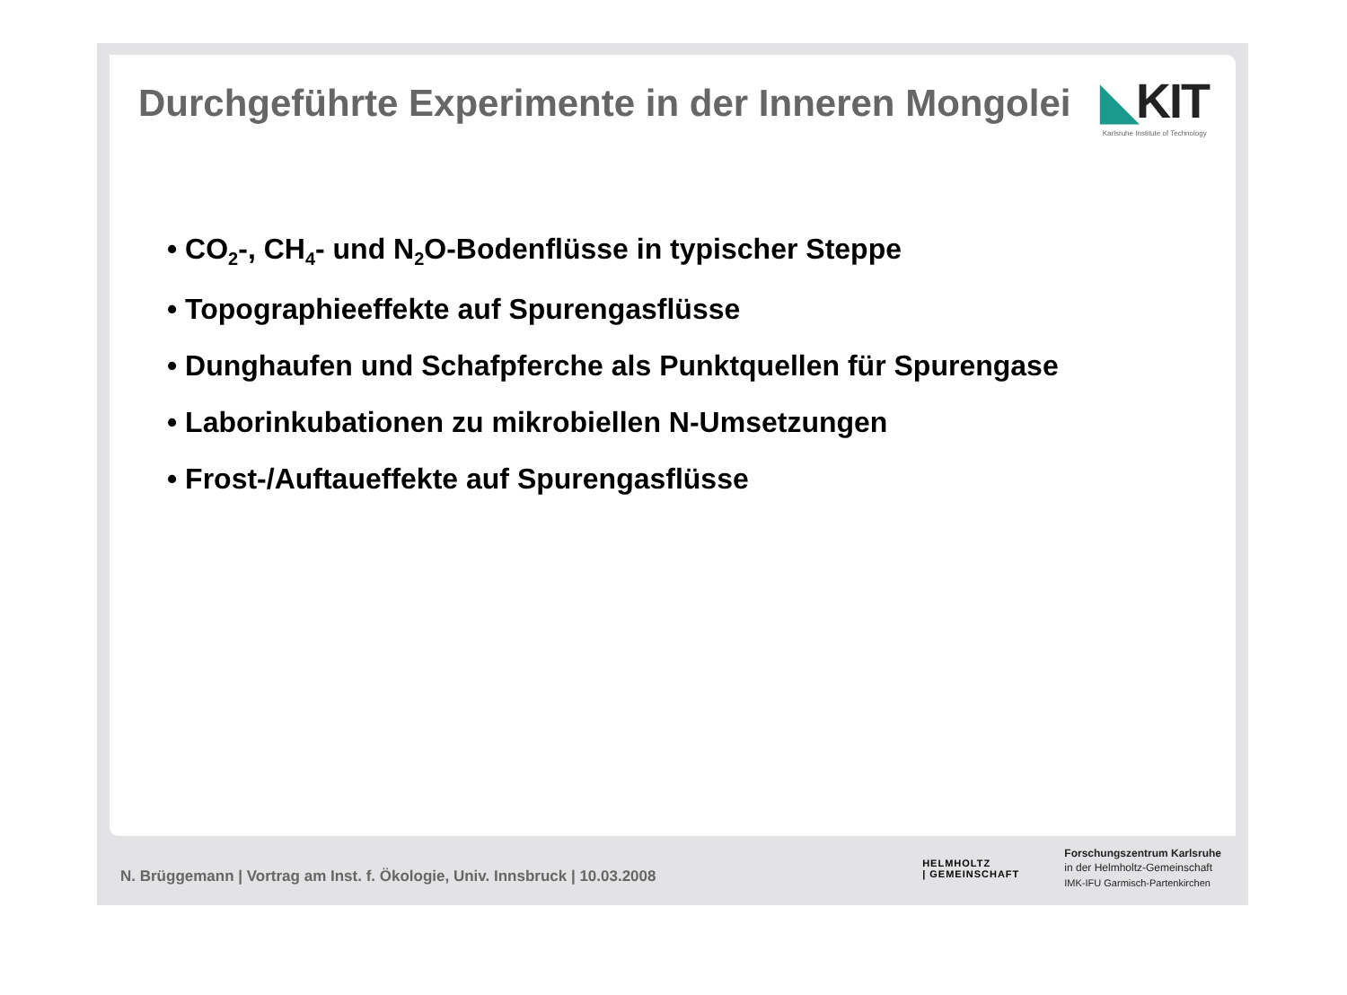Durchgeführte Experimente in der Inneren Mongolei
◣KIT
Karlsruhe Institute of Technology
• CO<sub>2</sub>-, CH<sub>4</sub>- und N<sub>2</sub>O-Bodenflüsse in typischer Steppe
• Topographieeffekte auf Spurengasflüsse
• Dunghaufen und Schafpferche als Punktquellen für Spurengase
• Laborinkubationen zu mikrobiellen N-Umsetzungen
• Frost-/Auftaueffekte auf Spurengasflüsse
N. Brüggemann | Vortrag am Inst. f. Ökologie, Univ. Innsbruck | 10.03.2008
HELMHOLTZ
| GEMEINSCHAFT
Forschungszentrum Karlsruhe
in der Helmholtz-Gemeinschaft
IMK-IFU Garmisch-Partenkirchen